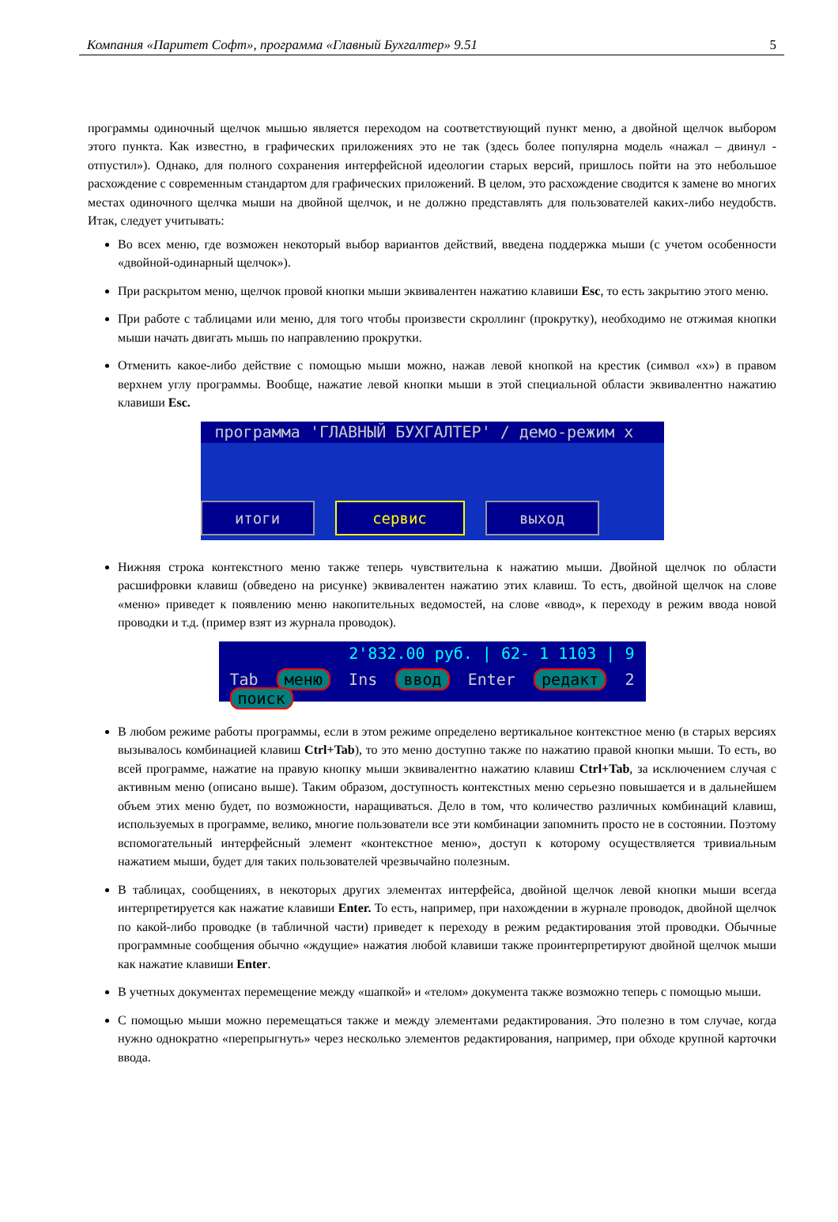Компания «Паритет Софт», программа «Главный Бухгалтер» 9.51 5
программы одиночный щелчок мышью является переходом на соответствующий пункт меню, а двойной щелчок выбором этого пункта. Как известно, в графических приложениях это не так (здесь более популярна модель «нажал – двинул - отпустил»). Однако, для полного сохранения интерфейсной идеологии старых версий, пришлось пойти на это небольшое расхождение с современным стандартом для графических приложений. В целом, это расхождение сводится к замене во многих местах одиночного щелчка мыши на двойной щелчок, и не должно представлять для пользователей каких-либо неудобств. Итак, следует учитывать:
Во всех меню, где возможен некоторый выбор вариантов действий, введена поддержка мыши (с учетом особенности «двойной-одинарный щелчок»).
При раскрытом меню, щелчок провой кнопки мыши эквивалентен нажатию клавиши Esc, то есть закрытию этого меню.
При работе с таблицами или меню, для того чтобы произвести скроллинг (прокрутку), необходимо не отжимая кнопки мыши начать двигать мышь по направлению прокрутки.
Отменить какое-либо действие с помощью мыши можно, нажав левой кнопкой на крестик (символ «х») в правом верхнем углу программы. Вообще, нажатие левой кнопки мыши в этой специальной области эквивалентно нажатию клавиши Esc.
программа 'ГЛАВНЫЙ БУХГАЛТЕР' / демо-режим x
итоги сервис выход
Нижняя строка контекстного меню также теперь чувствительна к нажатию мыши. Двойной щелчок по области расшифровки клавиш (обведено на рисунке) эквивалентен нажатию этих клавиш. То есть, двойной щелчок на слове «меню» приведет к появлению меню накопительных ведомостей, на слове «ввод», к переходу в режим ввода новой проводки и т.д. (пример взят из журнала проводок).
2'832.00 руб. | 62- 1 1103 | 9
Tab меню Ins ввод Enter редакт 2 поиск
В любом режиме работы программы, если в этом режиме определено вертикальное контекстное меню (в старых версиях вызывалось комбинацией клавиш Ctrl+Tab), то это меню доступно также по нажатию правой кнопки мыши. То есть, во всей программе, нажатие на правую кнопку мыши эквивалентно нажатию клавиш Ctrl+Tab, за исключением случая с активным меню (описано выше). Таким образом, доступность контекстных меню серьезно повышается и в дальнейшем объем этих меню будет, по возможности, наращиваться. Дело в том, что количество различных комбинаций клавиш, используемых в программе, велико, многие пользователи все эти комбинации запомнить просто не в состоянии. Поэтому вспомогательный интерфейсный элемент «контекстное меню», доступ к которому осуществляется тривиальным нажатием мыши, будет для таких пользователей чрезвычайно полезным.
В таблицах, сообщениях, в некоторых других элементах интерфейса, двойной щелчок левой кнопки мыши всегда интерпретируется как нажатие клавиши Enter. То есть, например, при нахождении в журнале проводок, двойной щелчок по какой-либо проводке (в табличной части) приведет к переходу в режим редактирования этой проводки. Обычные программные сообщения обычно «ждущие» нажатия любой клавиши также проинтерпретируют двойной щелчок мыши как нажатие клавиши Enter.
В учетных документах перемещение между «шапкой» и «телом» документа также возможно теперь с помощью мыши.
С помощью мыши можно перемещаться также и между элементами редактирования. Это полезно в том случае, когда нужно однократно «перепрыгнуть» через несколько элементов редактирования, например, при обходе крупной карточки ввода.